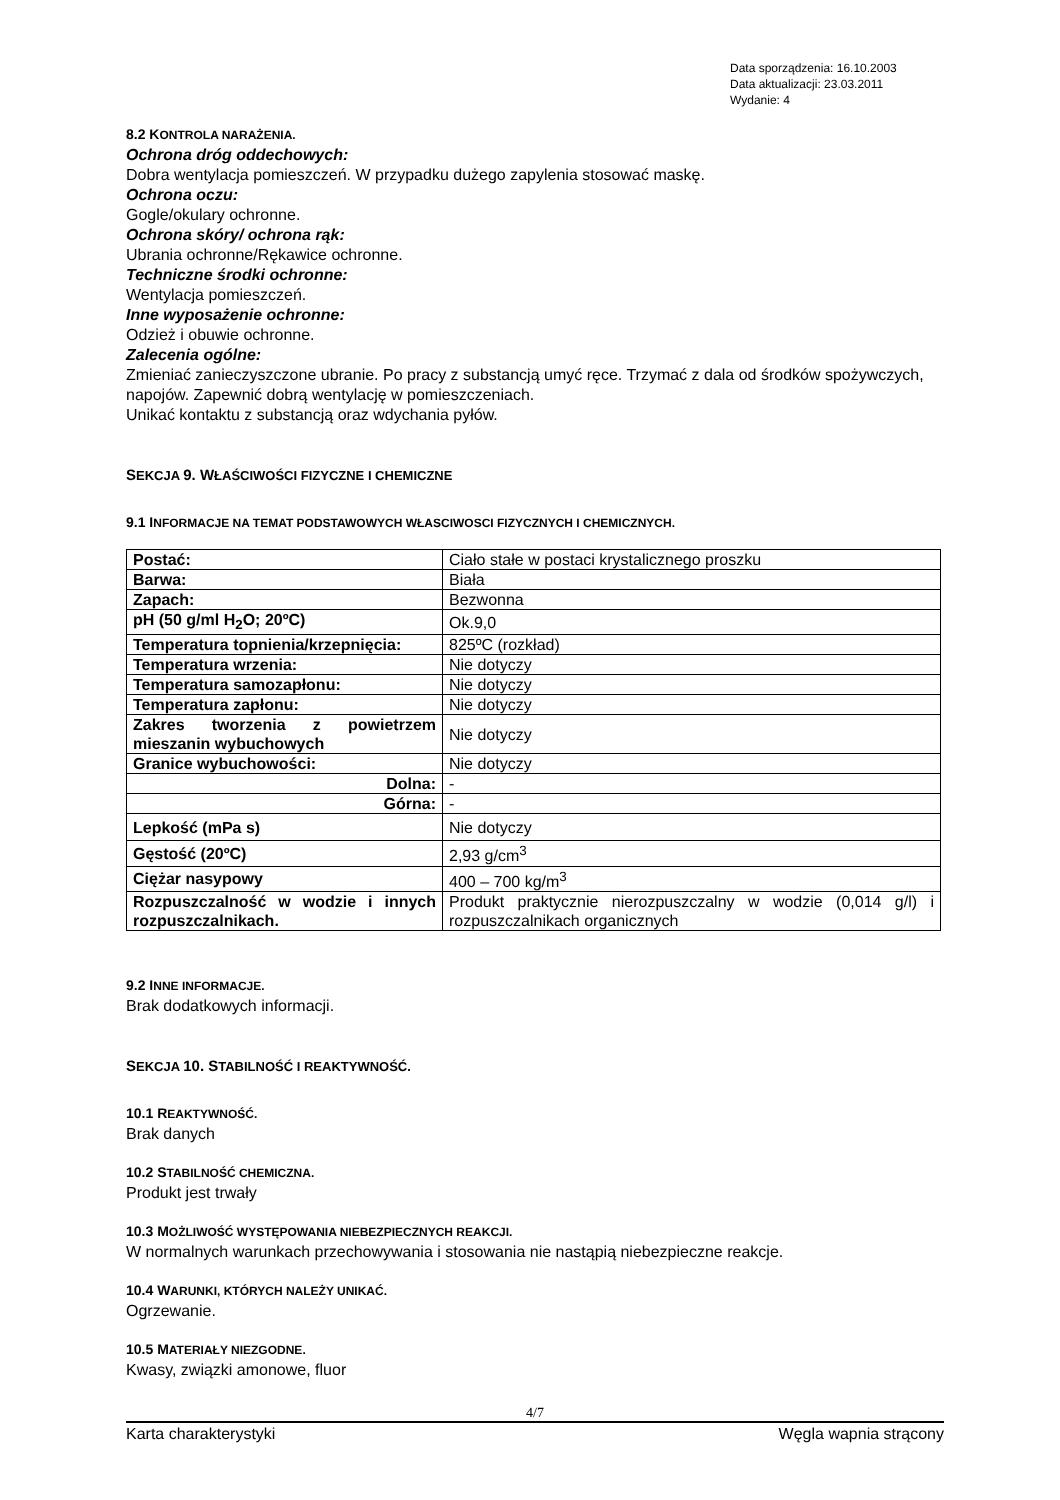Data sporządzenia: 16.10.2003
Data aktualizacji: 23.03.2011
Wydanie: 4
8.2 KONTROLA NARAŻENIA.
Ochrona dróg oddechowych:
Dobra wentylacja pomieszczeń. W przypadku dużego zapylenia stosować maskę.
Ochrona oczu:
Gogle/okulary ochronne.
Ochrona skóry/ ochrona rąk:
Ubrania ochronne/Rękawice ochronne.
Techniczne środki ochronne:
Wentylacja pomieszczeń.
Inne wyposażenie ochronne:
Odzież i obuwie ochronne.
Zalecenia ogólne:
Zmieniać zanieczyszczone ubranie. Po pracy z substancją umyć ręce. Trzymać z dala od środków spożywczych, napojów. Zapewnić dobrą wentylację w pomieszczeniach.
Unikać kontaktu z substancją oraz wdychania pyłów.
SEKCJA 9. WŁAŚCIWOŚCI FIZYCZNE I CHEMICZNE
9.1 INFORMACJE NA TEMAT PODSTAWOWYCH WŁASCIWOSCI FIZYCZNYCH I CHEMICZNYCH.
| Postać: | Ciało stałe w postaci krystalicznego proszku |
| Barwa: | Biała |
| Zapach: | Bezwonna |
| pH (50 g/ml H<sub>2</sub>O; 20ºC) | Ok.9,0 |
| Temperatura topnienia/krzepnięcia: | 825ºC (rozkład) |
| Temperatura wrzenia: | Nie dotyczy |
| Temperatura samozapłonu: | Nie dotyczy |
| Temperatura zapłonu: | Nie dotyczy |
| Zakres tworzenia z powietrzem mieszanin wybuchowych | Nie dotyczy |
| Granice wybuchowości: | Nie dotyczy |
| Dolna: | - |
| Górna: | - |
| Lepkość (mPa s) | Nie dotyczy |
| Gęstość (20ºC) | 2,93 g/cm<sup>3</sup> |
| Ciężar nasypowy | 400 – 700 kg/m<sup>3</sup> |
| Rozpuszczalność w wodzie i innych rozpuszczalnikach. | Produkt praktycznie nierozpuszczalny w wodzie (0,014 g/l) i rozpuszczalnikach organicznych |
9.2 INNE INFORMACJE.
Brak dodatkowych informacji.
SEKCJA 10. STABILNOŚĆ I REAKTYWNOŚĆ.
10.1 REAKTYWNOŚĆ.
Brak danych
10.2 STABILNOŚĆ CHEMICZNA.
Produkt jest trwały
10.3 MOŻLIWOŚĆ WYSTĘPOWANIA NIEBEZPIECZNYCH REAKCJI.
W normalnych warunkach przechowywania i stosowania nie nastąpią niebezpieczne reakcje.
10.4 WARUNKI, KTÓRYCH NALEŻY UNIKAĆ.
Ogrzewanie.
10.5 MATERIAŁY NIEZGODNE.
Kwasy, związki amonowe, fluor
4/7
Karta charakterystyki Węgla wapnia strącony